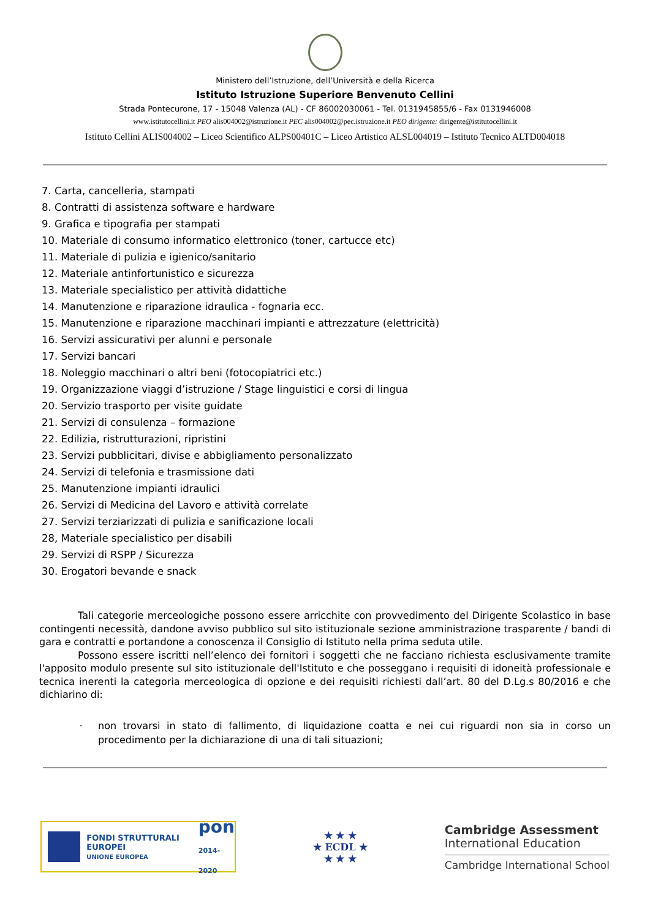Ministero dell’Istruzione, dell’Università e della Ricerca
Istituto Istruzione Superiore Benvenuto Cellini
Strada Pontecurone, 17 - 15048 Valenza (AL) - CF 86002030061 - Tel. 0131945855/6 - Fax 0131946008
www.istitutocellini.it PEO alis004002@istruzione.it PEC alis004002@pec.istruzione.it PEO dirigente: dirigente@istitutocellini.it
Istituto Cellini ALIS004002 – Liceo Scientifico ALPS00401C – Liceo Artistico ALSL004019 – Istituto Tecnico ALTD004018
7. Carta, cancelleria, stampati
8. Contratti di assistenza software e hardware
9. Grafica e tipografia per stampati
10. Materiale di consumo informatico elettronico (toner, cartucce etc)
11. Materiale di pulizia e igienico/sanitario
12. Materiale antinfortunistico e sicurezza
13. Materiale specialistico per attività didattiche
14. Manutenzione e riparazione idraulica - fognaria ecc.
15. Manutenzione e riparazione macchinari impianti e attrezzature (elettricità)
16. Servizi assicurativi per alunni e personale
17. Servizi bancari
18. Noleggio macchinari o altri beni (fotocopiatrici etc.)
19. Organizzazione viaggi d’istruzione / Stage linguistici e corsi di lingua
20. Servizio trasporto per visite guidate
21. Servizi di consulenza – formazione
22. Edilizia, ristrutturazioni, ripristini
23. Servizi pubblicitari, divise e abbigliamento personalizzato
24. Servizi di telefonia e trasmissione dati
25. Manutenzione impianti idraulici
26. Servizi di Medicina del Lavoro e attività correlate
27. Servizi terziarizzati di pulizia e sanificazione locali
28, Materiale specialistico per disabili
29. Servizi di RSPP / Sicurezza
30. Erogatori bevande e snack
Tali categorie merceologiche possono essere arricchite con provvedimento del Dirigente Scolastico in base contingenti necessità, dandone avviso pubblico sul sito istituzionale sezione amministrazione trasparente / bandi di gara e contratti e portandone a conoscenza il Consiglio di Istituto nella prima seduta utile.
Possono essere iscritti nell’elenco dei fornitori i soggetti che ne facciano richiesta esclusivamente tramite l'apposito modulo presente sul sito istituzionale dell'Istituto e che posseggano i requisiti di idoneità professionale e tecnica inerenti la categoria merceologica di opzione e dei requisiti richiesti dall’art. 80 del D.Lg.s 80/2016 e che dichiarino di:
- non trovarsi in stato di fallimento, di liquidazione coatta e nei cui riguardi non sia in corso un procedimento per la dichiarazione di una di tali situazioni;
FONDI STRUTTURALI EUROPEI
UNIONE EUROPEA
pon
2014-2020
★ ★ ★
★ ECDL ★
★ ★ ★
Cambridge Assessment
International Education
Cambridge International School